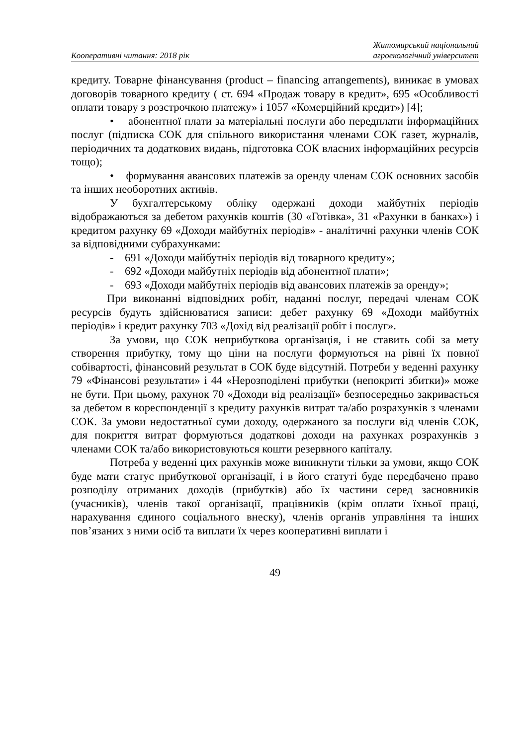Кооперативні читання: 2018 рік
Житомирський національний
агроекологічний університет
кредиту. Товарне фінансування (product – financing arrangements), виникає в умовах договорів товарного кредиту ( ст. 694 «Продаж товару в кредит», 695 «Особливості оплати товару з розстрочкою платежу» і 1057 «Комерційний кредит») [4];
• абонентної плати за матеріальні послуги або передплати інформаційних послуг (підписка СОК для спільного використання членами СОК газет, журналів, періодичних та додаткових видань, підготовка СОК власних інформаційних ресурсів тощо);
• формування авансових платежів за оренду членам СОК основних засобів та інших необоротних активів.
У бухгалтерському обліку одержані доходи майбутніх періодів відображаються за дебетом рахунків коштів (30 «Готівка», 31 «Рахунки в банках») і кредитом рахунку 69 «Доходи майбутніх періодів» - аналітичні рахунки членів СОК за відповідними субрахунками:
- 691 «Доходи майбутніх періодів від товарного кредиту»;
- 692 «Доходи майбутніх періодів від абонентної плати»;
- 693 «Доходи майбутніх періодів від авансових платежів за оренду»;
При виконанні відповідних робіт, наданні послуг, передачі членам СОК ресурсів будуть здійснюватися записи: дебет рахунку 69 «Доходи майбутніх періодів» і кредит рахунку 703 «Дохід від реалізації робіт і послуг».
За умови, що СОК неприбуткова організація, і не ставить собі за мету створення прибутку, тому що ціни на послуги формуються на рівні їх повної собівартості, фінансовий результат в СОК буде відсутній. Потреби у веденні рахунку 79 «Фінансові результати» і 44 «Нерозподілені прибутки (непокриті збитки)» може не бути. При цьому, рахунок 70 «Доходи від реалізації» безпосередньо закривається за дебетом в кореспонденції з кредиту рахунків витрат та/або розрахунків з членами СОК. За умови недостатньої суми доходу, одержаного за послуги від членів СОК, для покриття витрат формуються додаткові доходи на рахунках розрахунків з членами СОК та/або використовуються кошти резервного капіталу.
Потреба у веденні цих рахунків може виникнути тільки за умови, якщо СОК буде мати статус прибуткової організації, і в його статуті буде передбачено право розподілу отриманих доходів (прибутків) або їх частини серед засновників (учасників), членів такої організації, працівників (крім оплати їхньої праці, нарахування єдиного соціального внеску), членів органів управління та інших пов’язаних з ними осіб та виплати їх через кооперативні виплати і
49